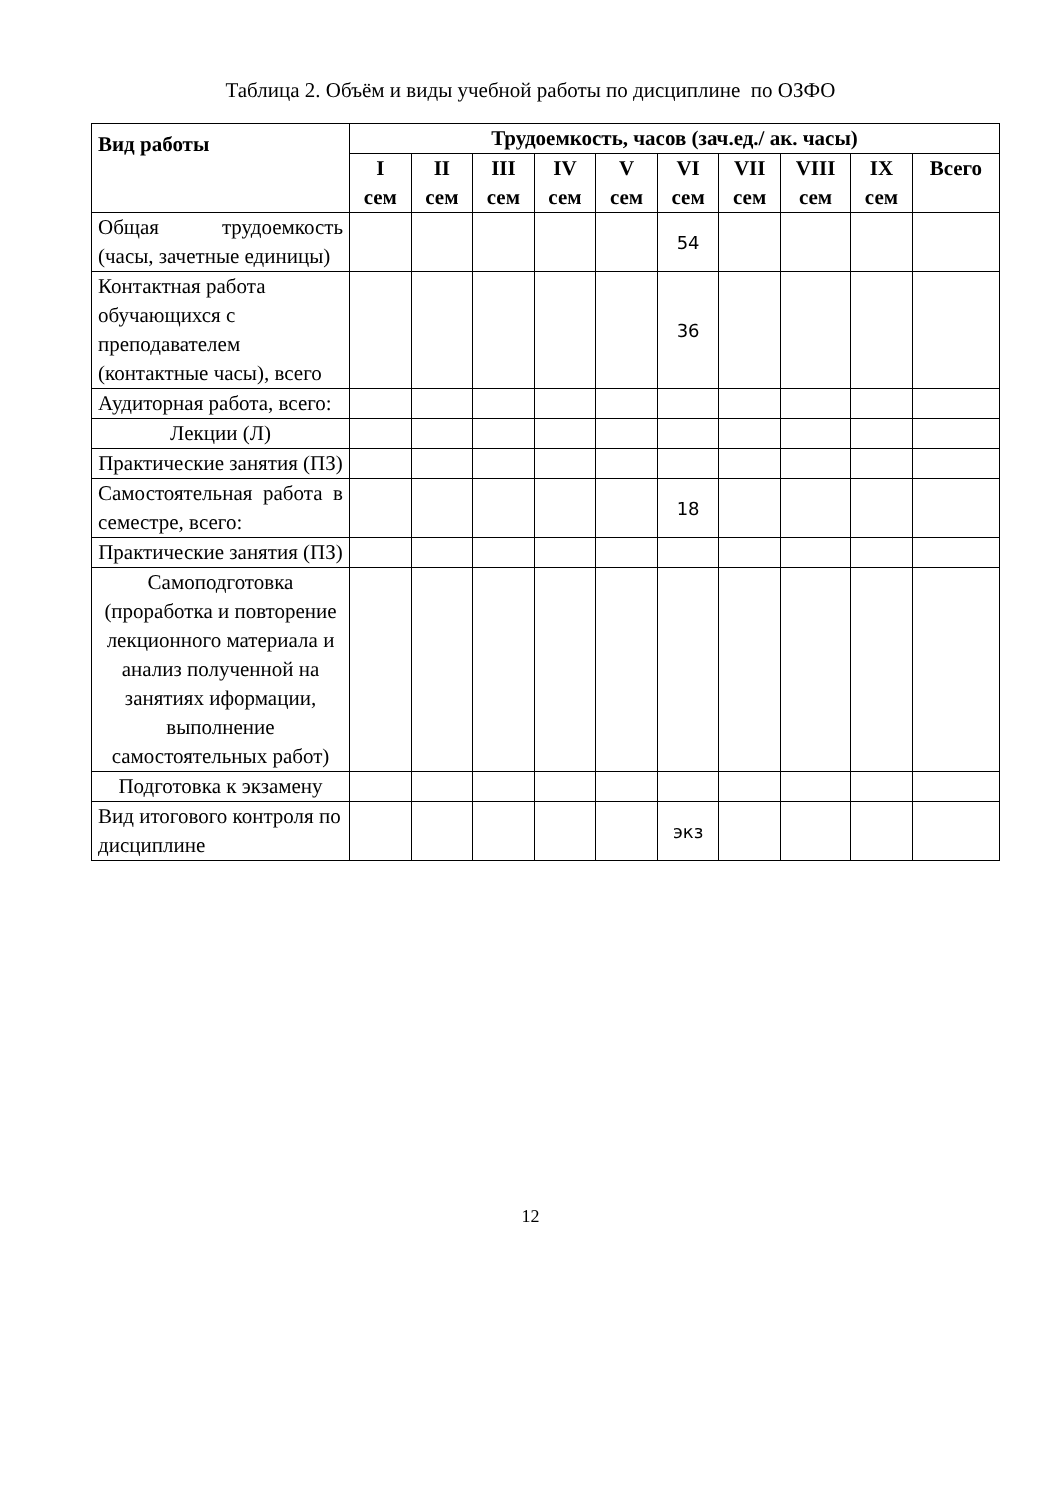Таблица 2. Объём и виды учебной работы по дисциплине по ОЗФО
| Вид работы | Трудоемкость, часов (зач.ед./ ак. часы) | | | | | | | | | |
| --- | --- | --- | --- | --- | --- | --- | --- | --- | --- | --- |
| | I сем | II сем | III сем | IV сем | V сем | VI сем | VII сем | VIII сем | IX сем | Всего |
| Общая трудоемкость (часы, зачетные единицы) | | | | | | 54 | | | | |
| Контактная работа обучающихся с преподавателем (контактные часы), всего | | | | | | 36 | | | | |
| Аудиторная работа, всего: | | | | | | | | | | |
| Лекции (Л) | | | | | | | | | | |
| Практические занятия (ПЗ) | | | | | | | | | | |
| Самостоятельная работа в семестре, всего: | | | | | | 18 | | | | |
| Практические занятия (ПЗ) | | | | | | | | | | |
| Самоподготовка (проработка и повторение лекционного материала и анализ полученной на занятиях иформации, выполнение самостоятельных работ) | | | | | | | | | | |
| Подготовка к экзамену | | | | | | | | | | |
| Вид итогового контроля по дисциплине | | | | | | экз | | | | |
12